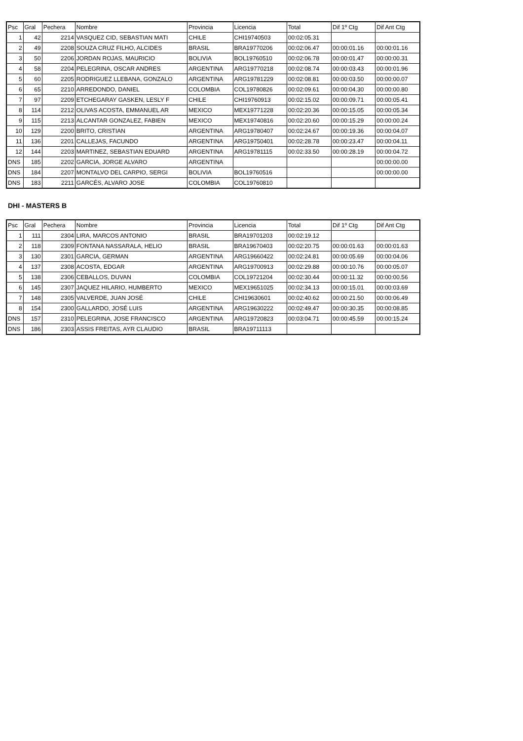| Psc | Gral | Pechera | Nombre | Provincia | Licencia | Total | Dif 1º Ctg | Dif Ant Ctg |
| 1 | 42 | 2214 | VASQUEZ CID, SEBASTIAN MATI | CHILE | CHI19740503 | 00:02:05.31 | | |
| 2 | 49 | 2208 | SOUZA CRUZ FILHO, ALCIDES | BRASIL | BRA19770206 | 00:02:06.47 | 00:00:01.16 | 00:00:01.16 |
| 3 | 50 | 2206 | JORDAN ROJAS, MAURICIO | BOLIVIA | BOL19760510 | 00:02:06.78 | 00:00:01.47 | 00:00:00.31 |
| 4 | 58 | 2204 | PELEGRINA, OSCAR ANDRES | ARGENTINA | ARG19770218 | 00:02:08.74 | 00:00:03.43 | 00:00:01.96 |
| 5 | 60 | 2205 | RODRIGUEZ LLEBANA, GONZALO | ARGENTINA | ARG19781229 | 00:02:08.81 | 00:00:03.50 | 00:00:00.07 |
| 6 | 65 | 2210 | ARREDONDO, DANIEL | COLOMBIA | COL19780826 | 00:02:09.61 | 00:00:04.30 | 00:00:00.80 |
| 7 | 97 | 2209 | ETCHEGARAY GASKEN, LESLY F | CHILE | CHI19760913 | 00:02:15.02 | 00:00:09.71 | 00:00:05.41 |
| 8 | 114 | 2212 | OLIVAS ACOSTA, EMMANUEL AR | MEXICO | MEX19771228 | 00:02:20.36 | 00:00:15.05 | 00:00:05.34 |
| 9 | 115 | 2213 | ALCANTAR GONZALEZ, FABIEN | MEXICO | MEX19740816 | 00:02:20.60 | 00:00:15.29 | 00:00:00.24 |
| 10 | 129 | 2200 | BRITO, CRISTIAN | ARGENTINA | ARG19780407 | 00:02:24.67 | 00:00:19.36 | 00:00:04.07 |
| 11 | 136 | 2201 | CALLEJAS, FACUNDO | ARGENTINA | ARG19750401 | 00:02:28.78 | 00:00:23.47 | 00:00:04.11 |
| 12 | 144 | 2203 | MARTINEZ, SEBASTIAN EDUARD | ARGENTINA | ARG19781115 | 00:02:33.50 | 00:00:28.19 | 00:00:04.72 |
| DNS | 185 | 2202 | GARCIA, JORGE ALVARO | ARGENTINA | | | | 00:00:00.00 |
| DNS | 184 | 2207 | MONTALVO DEL CARPIO, SERGI | BOLIVIA | BOL19760516 | | | 00:00:00.00 |
| DNS | 183 | 2211 | GARCÉS, ALVARO JOSE | COLOMBIA | COL19760810 | | | |
DHI - MASTERS B
| Psc | Gral | Pechera | Nombre | Provincia | Licencia | Total | Dif 1º Ctg | Dif Ant Ctg |
| 1 | 111 | 2304 | LIRA, MARCOS ANTONIO | BRASIL | BRA19701203 | 00:02:19.12 | | |
| 2 | 118 | 2309 | FONTANA NASSARALA, HELIO | BRASIL | BRA19670403 | 00:02:20.75 | 00:00:01.63 | 00:00:01.63 |
| 3 | 130 | 2301 | GARCIA, GERMAN | ARGENTINA | ARG19660422 | 00:02:24.81 | 00:00:05.69 | 00:00:04.06 |
| 4 | 137 | 2308 | ACOSTA, EDGAR | ARGENTINA | ARG19700913 | 00:02:29.88 | 00:00:10.76 | 00:00:05.07 |
| 5 | 138 | 2306 | CEBALLOS, DUVAN | COLOMBIA | COL19721204 | 00:02:30.44 | 00:00:11.32 | 00:00:00.56 |
| 6 | 145 | 2307 | JAQUEZ HILARIO, HUMBERTO | MEXICO | MEX19651025 | 00:02:34.13 | 00:00:15.01 | 00:00:03.69 |
| 7 | 148 | 2305 | VALVERDE, JUAN JOSÉ | CHILE | CHI19630601 | 00:02:40.62 | 00:00:21.50 | 00:00:06.49 |
| 8 | 154 | 2300 | GALLARDO, JOSÉ LUIS | ARGENTINA | ARG19630222 | 00:02:49.47 | 00:00:30.35 | 00:00:08.85 |
| DNS | 157 | 2310 | PELEGRINA, JOSE FRANCISCO | ARGENTINA | ARG19720823 | 00:03:04.71 | 00:00:45.59 | 00:00:15.24 |
| DNS | 186 | 2303 | ASSIS FREITAS, AYR CLAUDIO | BRASIL | BRA19711113 | | | |